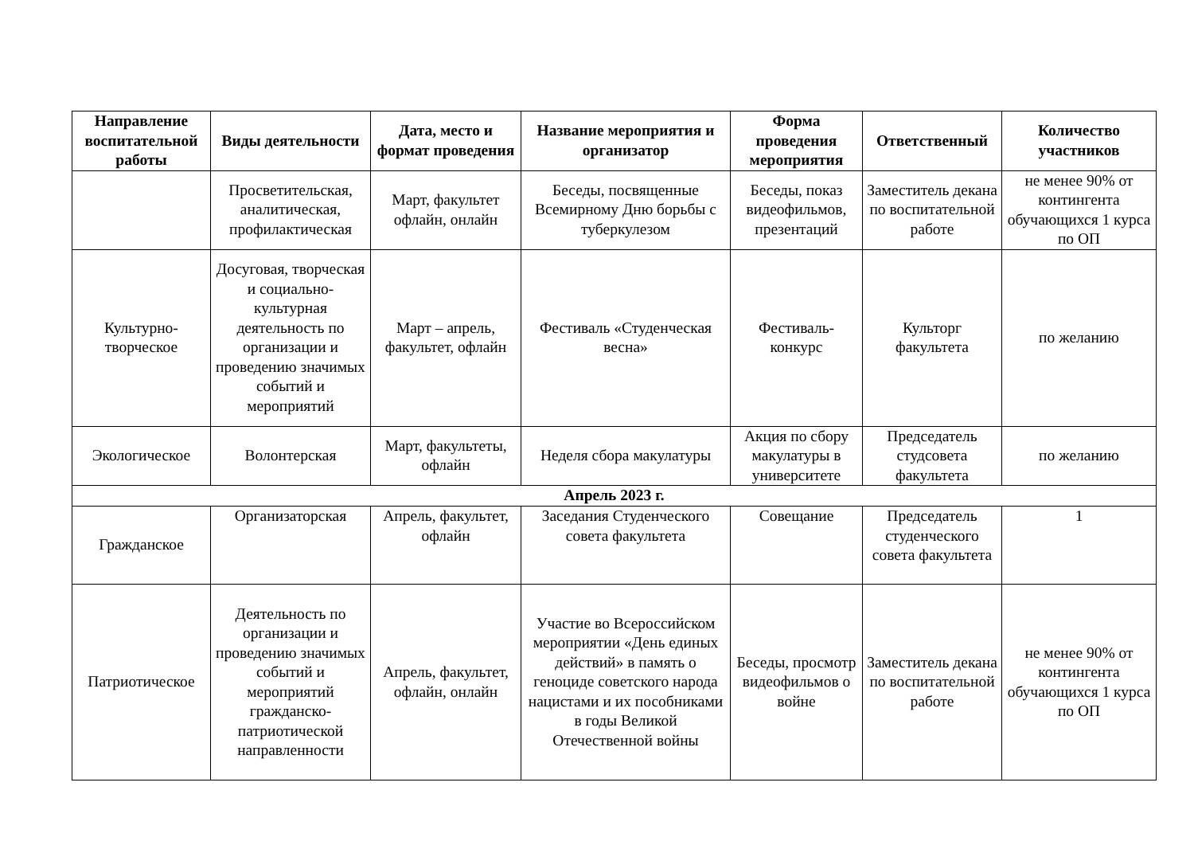| Направление воспитательной работы | Виды деятельности | Дата, место и формат проведения | Название мероприятия и организатор | Форма проведения мероприятия | Ответственный | Количество участников |
| --- | --- | --- | --- | --- | --- | --- |
| | Просветительская, аналитическая, профилактическая | Март, факультет офлайн, онлайн | Беседы, посвященные Всемирному Дню борьбы с туберкулезом | Беседы, показ видеофильмов, презентаций | Заместитель декана по воспитательной работе | не менее 90% от контингента обучающихся 1 курса по ОП |
| Культурно-творческое | Досуговая, творческая и социально-культурная деятельность по организации и проведению значимых событий и мероприятий | Март – апрель, факультет, офлайн | Фестиваль «Студенческая весна» | Фестиваль-конкурс | Культорг факультета | по желанию |
| Экологическое | Волонтерская | Март, факультеты, офлайн | Неделя сбора макулатуры | Акция по сбору макулатуры в университете | Председатель студсовета факультета | по желанию |
| Апрель 2023 г. | | | | | | |
| Гражданское | Организаторская | Апрель, факультет, офлайн | Заседания Студенческого совета факультета | Совещание | Председатель студенческого совета факультета | 1 |
| Патриотическое | Деятельность по организации и проведению значимых событий и мероприятий гражданско-патриотической направленности | Апрель, факультет, офлайн, онлайн | Участие во Всероссийском мероприятии «День единых действий» в память о геноциде советского народа нацистами и их пособниками в годы Великой Отечественной войны | Беседы, просмотр видеофильмов о войне | Заместитель декана по воспитательной работе | не менее 90% от контингента обучающихся 1 курса по ОП |